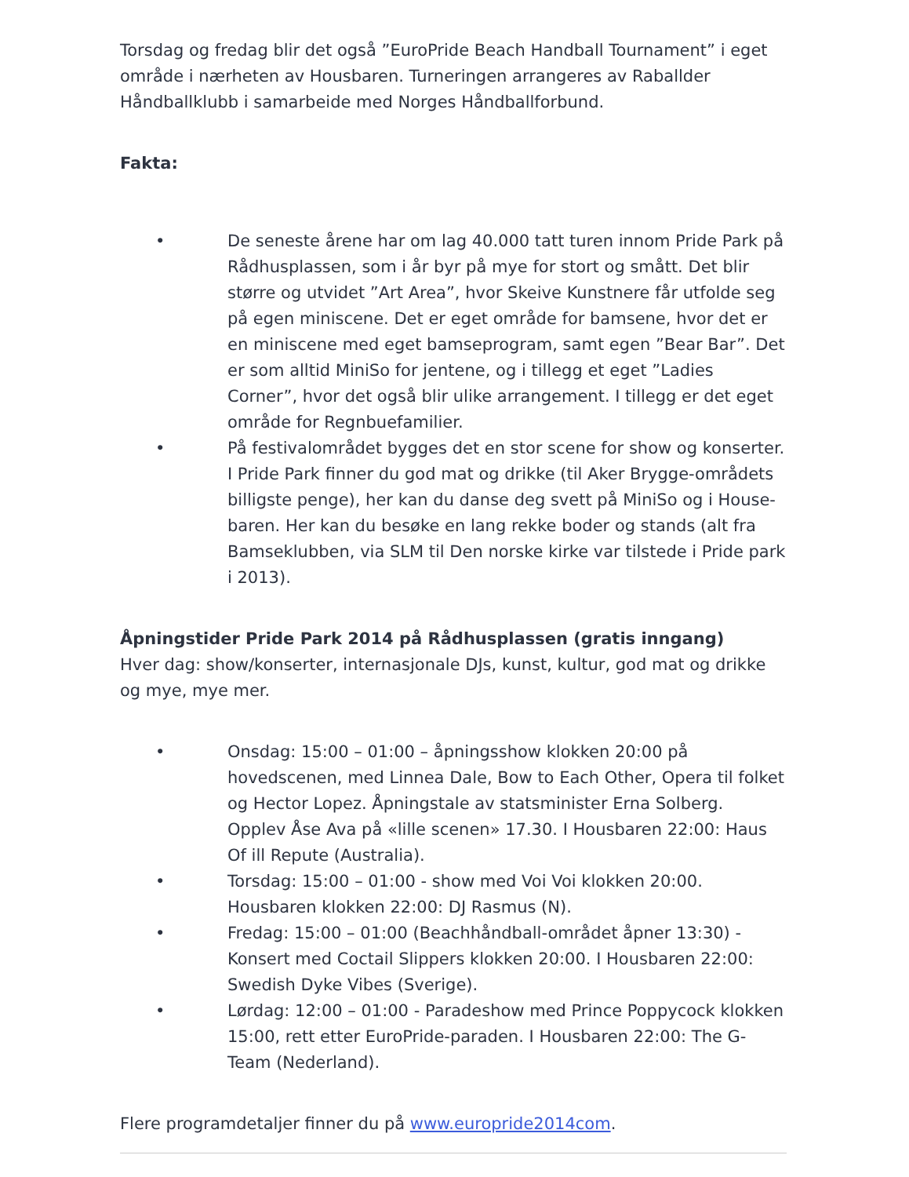Torsdag og fredag blir det også ”EuroPride Beach Handball Tournament” i eget område i nærheten av Housbaren. Turneringen arrangeres av Raballder Håndballklubb i samarbeide med Norges Håndballforbund.
Fakta:
• De seneste årene har om lag 40.000 tatt turen innom Pride Park på Rådhusplassen, som i år byr på mye for stort og smått. Det blir større og utvidet ”Art Area”, hvor Skeive Kunstnere får utfolde seg på egen miniscene. Det er eget område for bamsene, hvor det er en miniscene med eget bamseprogram, samt egen ”Bear Bar”. Det er som alltid MiniSo for jentene, og i tillegg et eget ”Ladies Corner”, hvor det også blir ulike arrangement. I tillegg er det eget område for Regnbuefamilier.
• På festivalområdet bygges det en stor scene for show og konserter. I Pride Park finner du god mat og drikke (til Aker Brygge-områdets billigste penge), her kan du danse deg svett på MiniSo og i House-baren. Her kan du besøke en lang rekke boder og stands (alt fra Bamseklubben, via SLM til Den norske kirke var tilstede i Pride park i 2013).
Åpningstider Pride Park 2014 på Rådhusplassen (gratis inngang)
Hver dag: show/konserter, internasjonale DJs, kunst, kultur, god mat og drikke og mye, mye mer.
• Onsdag: 15:00 – 01:00 – åpningsshow klokken 20:00 på hovedscenen, med Linnea Dale, Bow to Each Other, Opera til folket og Hector Lopez. Åpningstale av statsminister Erna Solberg. Opplev Åse Ava på «lille scenen» 17.30. I Housbaren 22:00: Haus Of ill Repute (Australia).
• Torsdag: 15:00 – 01:00 - show med Voi Voi klokken 20:00. Housbaren klokken 22:00: DJ Rasmus (N).
• Fredag: 15:00 – 01:00 (Beachhåndball-området åpner 13:30) - Konsert med Coctail Slippers klokken 20:00. I Housbaren 22:00: Swedish Dyke Vibes (Sverige).
• Lørdag: 12:00 – 01:00 - Paradeshow med Prince Poppycock klokken 15:00, rett etter EuroPride-paraden. I Housbaren 22:00: The G-Team (Nederland).
Flere programdetaljer finner du på www.europride2014com.